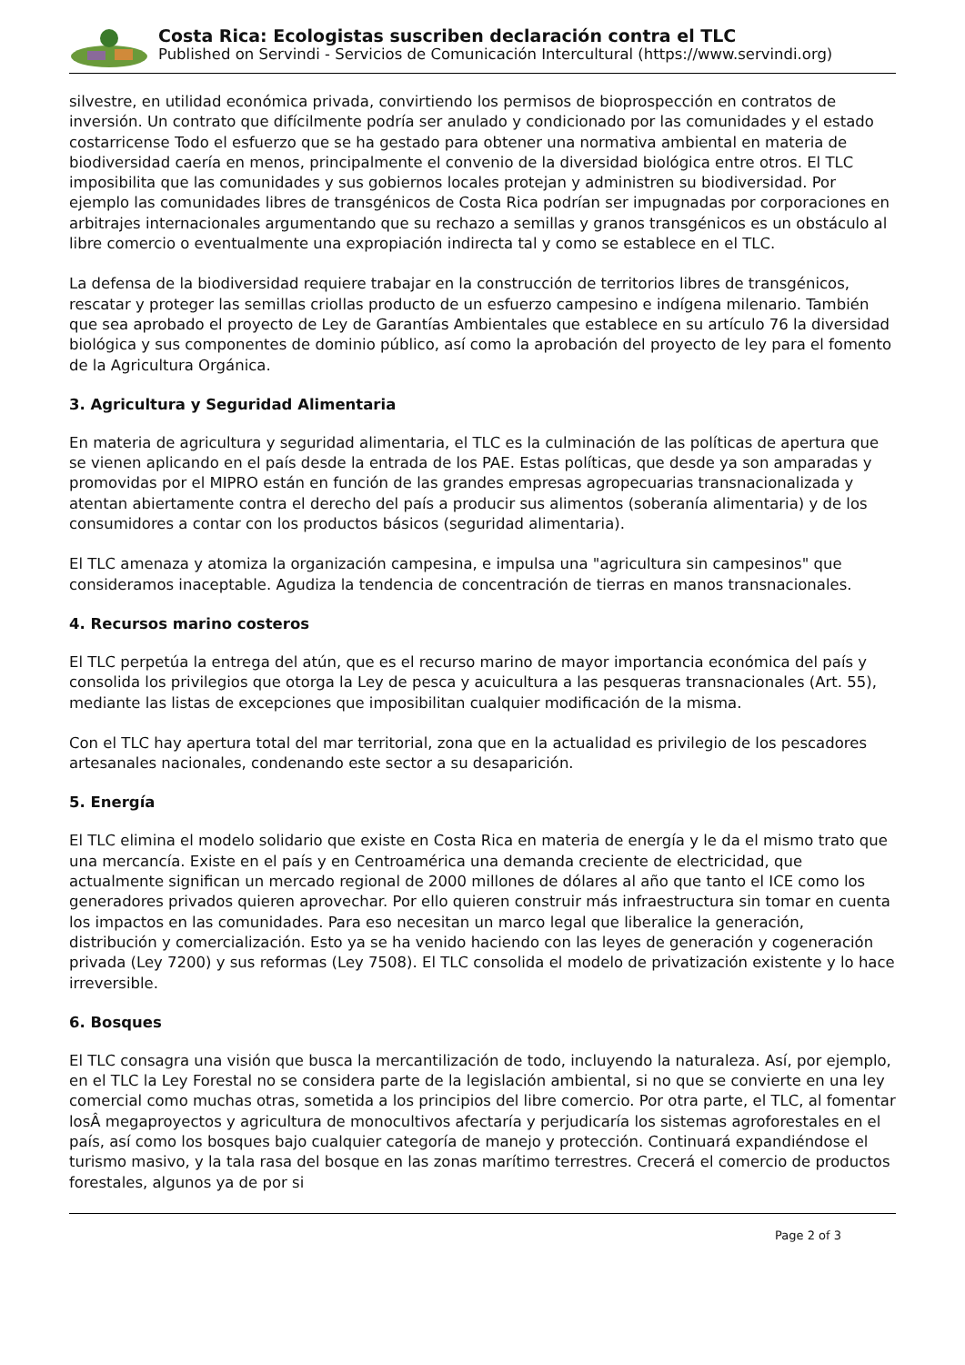Costa Rica: Ecologistas suscriben declaración contra el TLC
Published on Servindi - Servicios de Comunicación Intercultural (https://www.servindi.org)
silvestre, en utilidad económica privada, convirtiendo los permisos de bioprospección en contratos de inversión. Un contrato que difícilmente podría ser anulado y condicionado por las comunidades y el estado costarricense Todo el esfuerzo que se ha gestado para obtener una normativa ambiental en materia de biodiversidad caería en menos, principalmente el convenio de la diversidad biológica entre otros. El TLC imposibilita que las comunidades y sus gobiernos locales protejan y administren su biodiversidad. Por ejemplo las comunidades libres de transgénicos de Costa Rica podrían ser impugnadas por corporaciones en arbitrajes internacionales argumentando que su rechazo a semillas y granos transgénicos es un obstáculo al libre comercio o eventualmente una expropiación indirecta tal y como se establece en el TLC.
La defensa de la biodiversidad requiere trabajar en la construcción de territorios libres de transgénicos, rescatar y proteger las semillas criollas producto de un esfuerzo campesino e indígena milenario. También que sea aprobado el proyecto de Ley de Garantías Ambientales que establece en su artículo 76 la diversidad biológica y sus componentes de dominio público, así como la aprobación del proyecto de ley para el fomento de la Agricultura Orgánica.
3. Agricultura y Seguridad Alimentaria
En materia de agricultura y seguridad alimentaria, el TLC es la culminación de las políticas de apertura que se vienen aplicando en el país desde la entrada de los PAE. Estas políticas, que desde ya son amparadas y promovidas por el MIPRO están en función de las grandes empresas agropecuarias transnacionalizada y atentan abiertamente contra el derecho del país a producir sus alimentos (soberanía alimentaria) y de los consumidores a contar con los productos básicos (seguridad alimentaria).
El TLC amenaza y atomiza la organización campesina, e impulsa una "agricultura sin campesinos" que consideramos inaceptable. Agudiza la tendencia de concentración de tierras en manos transnacionales.
4. Recursos marino costeros
El TLC perpetúa la entrega del atún, que es el recurso marino de mayor importancia económica del país y consolida los privilegios que otorga la Ley de pesca y acuicultura a las pesqueras transnacionales (Art. 55), mediante las listas de excepciones que imposibilitan cualquier modificación de la misma.
Con el TLC hay apertura total del mar territorial, zona que en la actualidad es privilegio de los pescadores artesanales nacionales, condenando este sector a su desaparición.
5. Energía
El TLC elimina el modelo solidario que existe en Costa Rica en materia de energía y le da el mismo trato que una mercancía. Existe en el país y en Centroamérica una demanda creciente de electricidad, que actualmente significan un mercado regional de 2000 millones de dólares al año que tanto el ICE como los generadores privados quieren aprovechar. Por ello quieren construir más infraestructura sin tomar en cuenta los impactos en las comunidades. Para eso necesitan un marco legal que liberalice la generación, distribución y comercialización. Esto ya se ha venido haciendo con las leyes de generación y cogeneración privada (Ley 7200) y sus reformas (Ley 7508). El TLC consolida el modelo de privatización existente y lo hace irreversible.
6. Bosques
El TLC consagra una visión que busca la mercantilización de todo, incluyendo la naturaleza. Así, por ejemplo, en el TLC la Ley Forestal no se considera parte de la legislación ambiental, si no que se convierte en una ley comercial como muchas otras, sometida a los principios del libre comercio. Por otra parte, el TLC, al fomentar losÂ megaproyectos y agricultura de monocultivos afectaría y perjudicaría los sistemas agroforestales en el país, así como los bosques bajo cualquier categoría de manejo y protección. Continuará expandiéndose el turismo masivo, y la tala rasa del bosque en las zonas marítimo terrestres. Crecerá el comercio de productos forestales, algunos ya de por si
Page 2 of 3